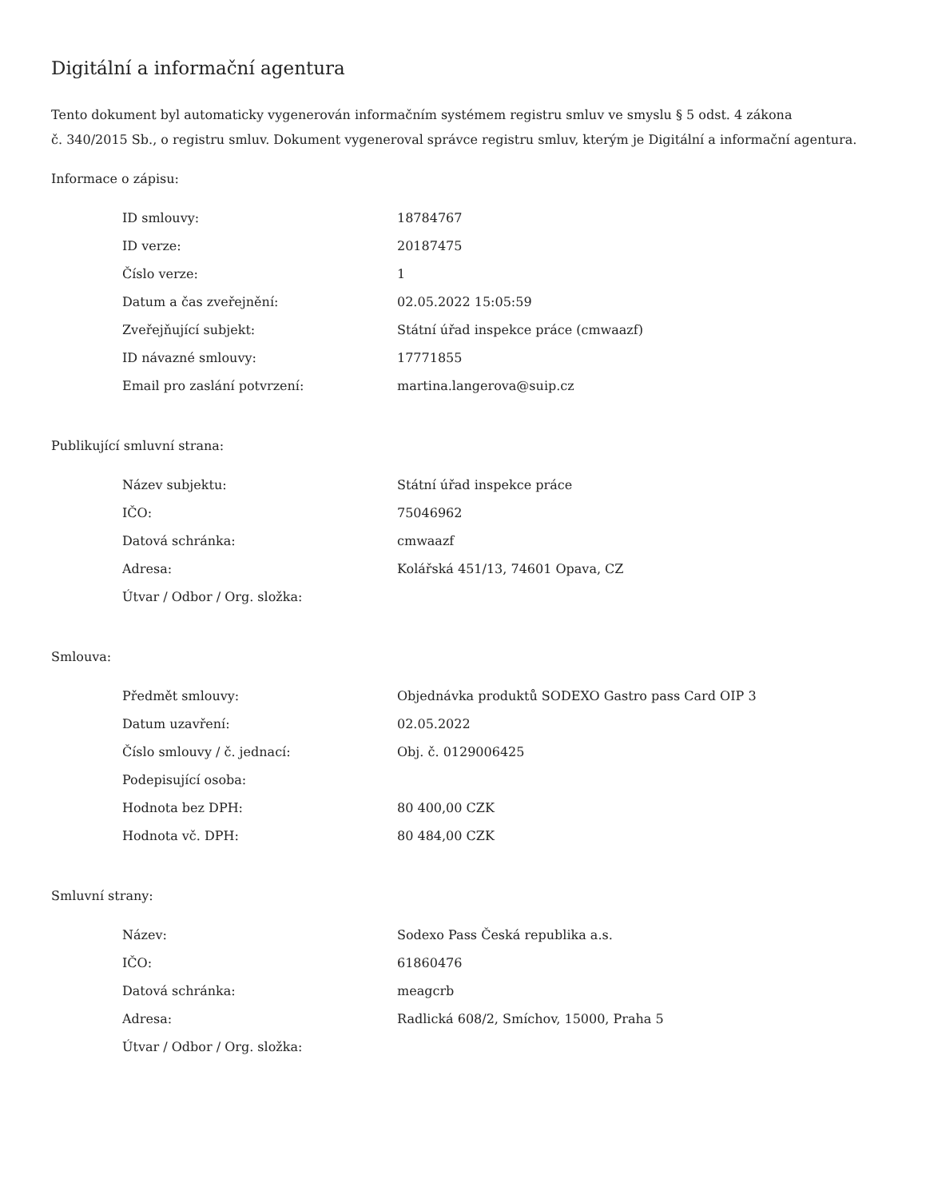Digitální a informační agentura
Tento dokument byl automaticky vygenerován informačním systémem registru smluv ve smyslu § 5 odst. 4 zákona
č. 340/2015 Sb., o registru smluv. Dokument vygeneroval správce registru smluv, kterým je Digitální a informační agentura.
Informace o zápisu:
| ID smlouvy: | 18784767 |
| ID verze: | 20187475 |
| Číslo verze: | 1 |
| Datum a čas zveřejnění: | 02.05.2022 15:05:59 |
| Zveřejňující subjekt: | Státní úřad inspekce práce (cmwaazf) |
| ID návazné smlouvy: | 17771855 |
| Email pro zaslání potvrzení: | martina.langerova@suip.cz |
Publikující smluvní strana:
| Název subjektu: | Státní úřad inspekce práce |
| IČO: | 75046962 |
| Datová schránka: | cmwaazf |
| Adresa: | Kolářská 451/13, 74601 Opava, CZ |
| Útvar / Odbor / Org. složka: | |
Smlouva:
| Předmět smlouvy: | Objednávka produktů SODEXO Gastro pass Card OIP 3 |
| Datum uzavření: | 02.05.2022 |
| Číslo smlouvy / č. jednací: | Obj. č. 0129006425 |
| Podepisující osoba: | |
| Hodnota bez DPH: | 80 400,00 CZK |
| Hodnota vč. DPH: | 80 484,00 CZK |
Smluvní strany:
| Název: | Sodexo Pass Česká republika a.s. |
| IČO: | 61860476 |
| Datová schránka: | meagcrb |
| Adresa: | Radlická 608/2, Smíchov, 15000, Praha 5 |
| Útvar / Odbor / Org. složka: | |